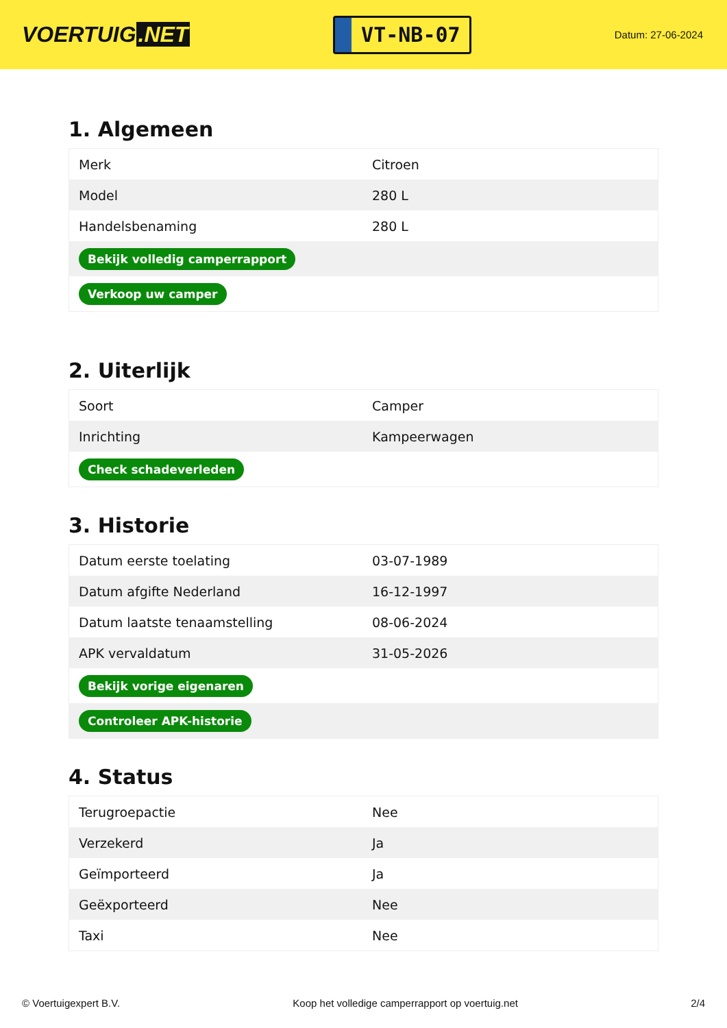VOERTUIG.NET
VT-NB-07
Datum: 27-06-2024
1. Algemeen
| Merk | Citroen |
| Model | 280 L |
| Handelsbenaming | 280 L |
| Bekijk volledig camperrapport | |
| Verkoop uw camper | |
2. Uiterlijk
| Soort | Camper |
| Inrichting | Kampeerwagen |
| Check schadeverleden | |
3. Historie
| Datum eerste toelating | 03-07-1989 |
| Datum afgifte Nederland | 16-12-1997 |
| Datum laatste tenaamstelling | 08-06-2024 |
| APK vervaldatum | 31-05-2026 |
| Bekijk vorige eigenaren | |
| Controleer APK-historie | |
4. Status
| Terugroepactie | Nee |
| Verzekerd | Ja |
| Geïmporteerd | Ja |
| Geëxporteerd | Nee |
| Taxi | Nee |
© Voertuigexpert B.V. Koop het volledige camperrapport op voertuig.net 2/4